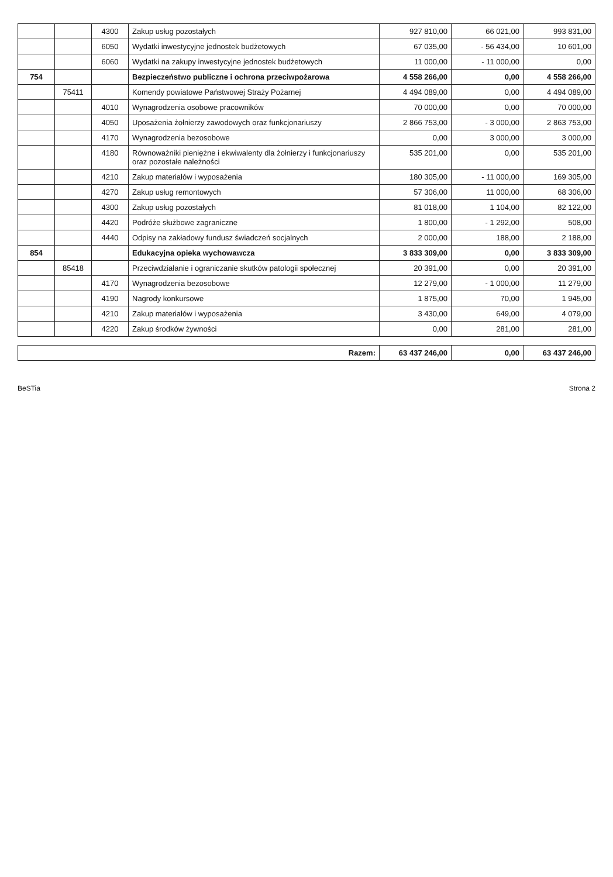| | | 4300 | Zakup usług pozostałych | 927 810,00 | 66 021,00 | 993 831,00 |
| | | 6050 | Wydatki inwestycyjne jednostek budżetowych | 67 035,00 | - 56 434,00 | 10 601,00 |
| | | 6060 | Wydatki na zakupy inwestycyjne jednostek budżetowych | 11 000,00 | - 11 000,00 | 0,00 |
| 754 | | | Bezpieczeństwo publiczne i ochrona przeciwpożarowa | 4 558 266,00 | 0,00 | 4 558 266,00 |
| | 75411 | | Komendy powiatowe Państwowej Straży Pożarnej | 4 494 089,00 | 0,00 | 4 494 089,00 |
| | | 4010 | Wynagrodzenia osobowe pracowników | 70 000,00 | 0,00 | 70 000,00 |
| | | 4050 | Uposażenia żołnierzy zawodowych oraz funkcjonariuszy | 2 866 753,00 | - 3 000,00 | 2 863 753,00 |
| | | 4170 | Wynagrodzenia bezosobowe | 0,00 | 3 000,00 | 3 000,00 |
| | | 4180 | Równoważniki pieniężne i ekwiwalenty dla żołnierzy i funkcjonariuszy oraz pozostałe należności | 535 201,00 | 0,00 | 535 201,00 |
| | | 4210 | Zakup materiałów i wyposażenia | 180 305,00 | - 11 000,00 | 169 305,00 |
| | | 4270 | Zakup usług remontowych | 57 306,00 | 11 000,00 | 68 306,00 |
| | | 4300 | Zakup usług pozostałych | 81 018,00 | 1 104,00 | 82 122,00 |
| | | 4420 | Podróże służbowe zagraniczne | 1 800,00 | - 1 292,00 | 508,00 |
| | | 4440 | Odpisy na zakładowy fundusz świadczeń socjalnych | 2 000,00 | 188,00 | 2 188,00 |
| 854 | | | Edukacyjna opieka wychowawcza | 3 833 309,00 | 0,00 | 3 833 309,00 |
| | 85418 | | Przeciwdziałanie i ograniczanie skutków patologii społecznej | 20 391,00 | 0,00 | 20 391,00 |
| | | 4170 | Wynagrodzenia bezosobowe | 12 279,00 | - 1 000,00 | 11 279,00 |
| | | 4190 | Nagrody konkursowe | 1 875,00 | 70,00 | 1 945,00 |
| | | 4210 | Zakup materiałów i wyposażenia | 3 430,00 | 649,00 | 4 079,00 |
| | | 4220 | Zakup środków żywności | 0,00 | 281,00 | 281,00 |
| Razem: | 63 437 246,00 | 0,00 | 63 437 246,00 |
BeSTia Strona 2